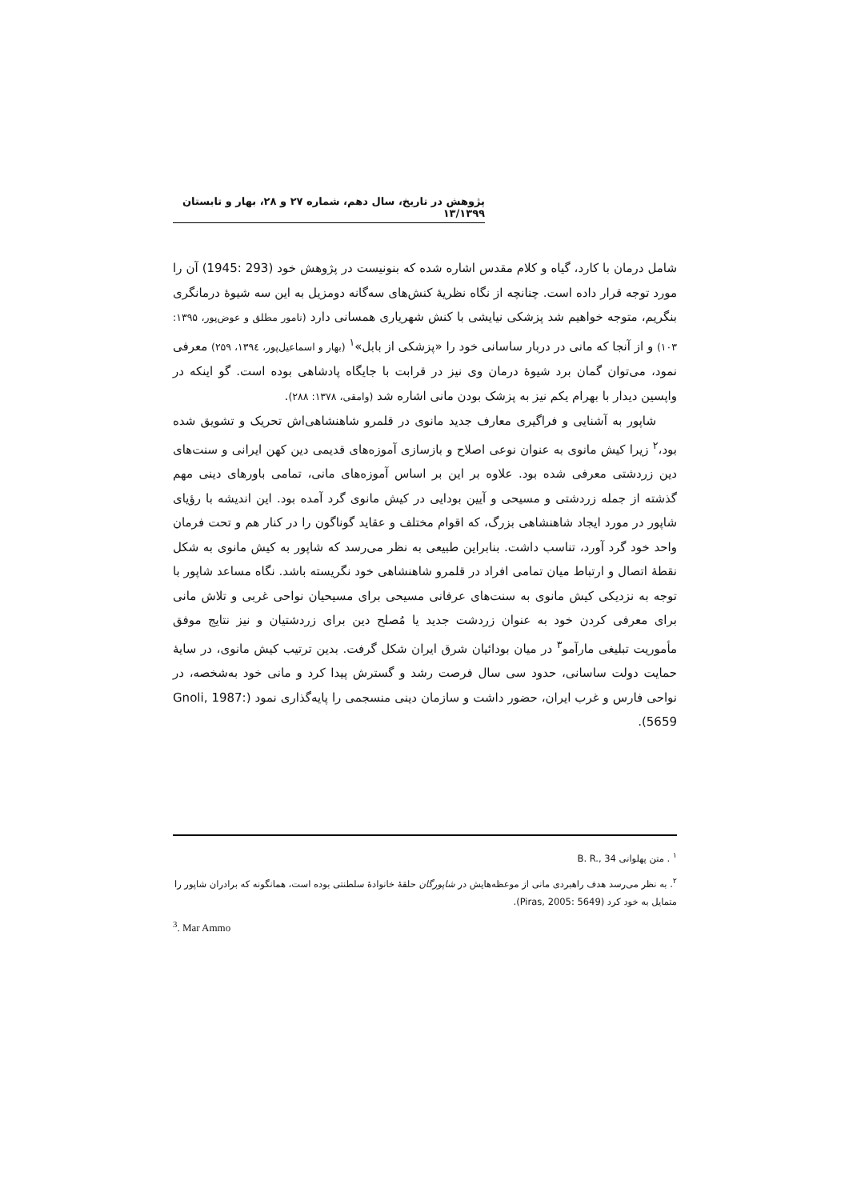پژوهش در تاریخ، سال دهم، شماره ۲۷ و ۲۸، بهار و تابستان ۱۳/۱۳۹۹
شامل درمان با کارد، گیاه و کلام مقدس اشاره شده که بنونیست در پژوهش خود (293 :1945) آن را مورد توجه قرار داده است. چنانچه از نگاه نظریهٔ کنش‌های سه‌گانه دومزیل به این سه شیوهٔ درمانگری بنگریم، متوجه خواهیم شد پزشکی نیایشی با کنش شهریاری همسانی دارد (نامور مطلق و عوض‌پور، ۱۳۹۵: ۱۰۳) و از آنجا که مانی در دربار ساسانی خود را «پزشکی از بابل»<sup>۱</sup> (بهار و اسماعیل‌پور، ۱۳۹٤، ۲۵۹) معرفی نمود، می‌توان گمان برد شیوهٔ درمان وی نیز در قرابت با جایگاه پادشاهی بوده است. گو اینکه در واپسین دیدار با بهرام یکم نیز به پزشک بودن مانی اشاره شد (وامقی، ۱۳۷۸: ۲۸۸).
شاپور به آشنایی و فراگیری معارف جدید مانوی در قلمرو شاهنشاهی‌اش تحریک و تشویق شده بود،<sup>۲</sup> زیرا کیش مانوی به عنوان نوعی اصلاح و بازسازی آموزه‌های قدیمی دین کهن ایرانی و سنت‌های دین زردشتی معرفی شده بود. علاوه بر این بر اساس آموزه‌های مانی، تمامی باورهای دینی مهم گذشته از جمله زردشتی و مسیحی و آیین بودایی در کیش مانوی گرد آمده بود. این اندیشه با رؤیای شاپور در مورد ایجاد شاهنشاهی بزرگ، که اقوام مختلف و عقاید گوناگون را در کنار هم و تحت فرمان واحد خود گرد آورد، تناسب داشت. بنابراین طبیعی به نظر می‌رسد که شاپور به کیش مانوی به شکل نقطهٔ اتصال و ارتباط میان تمامی افراد در قلمرو شاهنشاهی خود نگریسته باشد. نگاه مساعد شاپور با توجه به نزدیکی کیش مانوی به سنت‌های عرفانی مسیحی برای مسیحیان نواحی غربی و تلاش مانی برای معرفی کردن خود به عنوان زردشت جدید یا مُصلح دین برای زردشتیان و نیز نتایج موفق مأموریت تبلیغی مارآمو<sup>۳</sup> در میان بودائیان شرق ایران شکل گرفت. بدین ترتیب کیش مانوی، در سایهٔ حمایت دولت ساسانی، حدود سی سال فرصت رشد و گسترش پیدا کرد و مانی خود به‌شخصه، در نواحی فارس و غرب ایران، حضور داشت و سازمان دینی منسجمی را پایه‌گذاری نمود (Gnoli, 1987: 5659).
<sup>۱</sup> . متن پهلوانی B. R., 34
<sup>۲</sup>. به نظر می‌رسد هدف راهبردی مانی از موعظه‌هایش در شاپورگان حلقهٔ خانوادهٔ سلطنتی بوده است، همانگونه که برادران شاپور را متمایل به خود کرد (Piras, 2005: 5649).
<sup>3</sup>. Mar Ammo